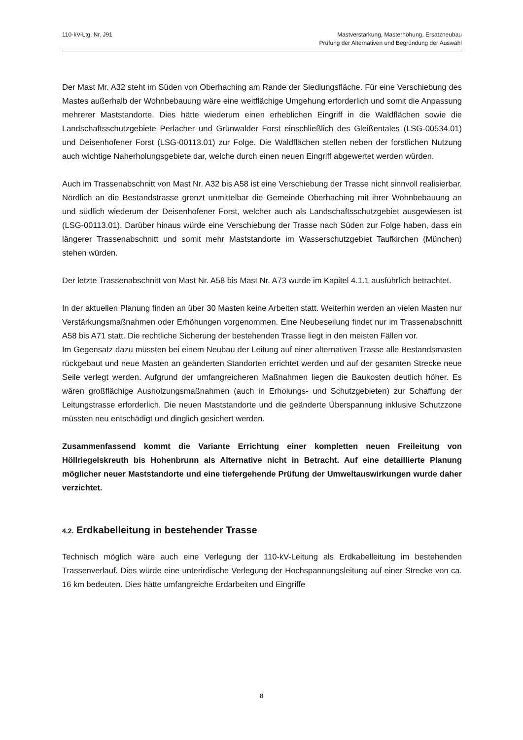110-kV-Ltg. Nr. J91 Mastverstärkung, Masterhöhung, Ersatzneubau
Prüfung der Alternativen und Begründung der Auswahl
Der Mast Mr. A32 steht im Süden von Oberhaching am Rande der Siedlungsfläche. Für eine Verschiebung des Mastes außerhalb der Wohnbebauung wäre eine weitflächige Umgehung erforderlich und somit die Anpassung mehrerer Maststandorte. Dies hätte wiederum einen erheblichen Eingriff in die Waldflächen sowie die Landschaftsschutzgebiete Perlacher und Grünwalder Forst einschließlich des Gleißentales (LSG-00534.01) und Deisenhofener Forst (LSG-00113.01) zur Folge. Die Waldflächen stellen neben der forstlichen Nutzung auch wichtige Naherholungsgebiete dar, welche durch einen neuen Eingriff abgewertet werden würden.
Auch im Trassenabschnitt von Mast Nr. A32 bis A58 ist eine Verschiebung der Trasse nicht sinnvoll realisierbar. Nördlich an die Bestandstrasse grenzt unmittelbar die Gemeinde Oberhaching mit ihrer Wohnbebauung an und südlich wiederum der Deisenhofener Forst, welcher auch als Landschaftsschutzgebiet ausgewiesen ist (LSG-00113.01). Darüber hinaus würde eine Verschiebung der Trasse nach Süden zur Folge haben, dass ein längerer Trassenabschnitt und somit mehr Maststandorte im Wasserschutzgebiet Taufkirchen (München) stehen würden.
Der letzte Trassenabschnitt von Mast Nr. A58 bis Mast Nr. A73 wurde im Kapitel 4.1.1 ausführlich betrachtet.
In der aktuellen Planung finden an über 30 Masten keine Arbeiten statt. Weiterhin werden an vielen Masten nur Verstärkungsmaßnahmen oder Erhöhungen vorgenommen. Eine Neubeseilung findet nur im Trassenabschnitt A58 bis A71 statt. Die rechtliche Sicherung der bestehenden Trasse liegt in den meisten Fällen vor.
Im Gegensatz dazu müssten bei einem Neubau der Leitung auf einer alternativen Trasse alle Bestandsmasten rückgebaut und neue Masten an geänderten Standorten errichtet werden und auf der gesamten Strecke neue Seile verlegt werden. Aufgrund der umfangreicheren Maßnahmen liegen die Baukosten deutlich höher. Es wären großflächige Ausholzungsmaßnahmen (auch in Erholungs- und Schutzgebieten) zur Schaffung der Leitungstrasse erforderlich. Die neuen Maststandorte und die geänderte Überspannung inklusive Schutzzone müssten neu entschädigt und dinglich gesichert werden.
Zusammenfassend kommt die Variante Errichtung einer kompletten neuen Freileitung von Höllriegelskreuth bis Hohenbrunn als Alternative nicht in Betracht. Auf eine detaillierte Planung möglicher neuer Maststandorte und eine tiefergehende Prüfung der Umweltauswirkungen wurde daher verzichtet.
4.2. Erdkabelleitung in bestehender Trasse
Technisch möglich wäre auch eine Verlegung der 110-kV-Leitung als Erdkabelleitung im bestehenden Trassenverlauf. Dies würde eine unterirdische Verlegung der Hochspannungsleitung auf einer Strecke von ca. 16 km bedeuten. Dies hätte umfangreiche Erdarbeiten und Eingriffe
8